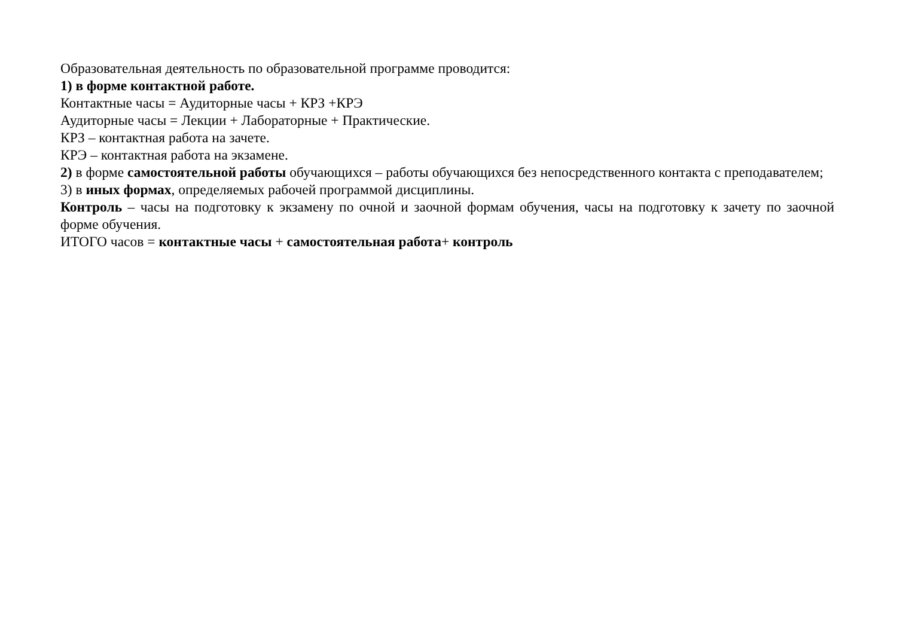Образовательная деятельность по образовательной программе проводится:
1) в форме контактной работе.
Контактные часы = Аудиторные часы + КРЗ +КРЭ
Аудиторные часы = Лекции + Лабораторные + Практические.
КРЗ – контактная работа на зачете.
КРЭ – контактная работа на экзамене.
2) в форме самостоятельной работы обучающихся – работы обучающихся без непосредственного контакта с преподавателем;
3) в иных формах, определяемых рабочей программой дисциплины.
Контроль – часы на подготовку к экзамену по очной и заочной формам обучения, часы на подготовку к зачету по заочной форме обучения.
ИТОГО часов = контактные часы + самостоятельная работа+ контроль